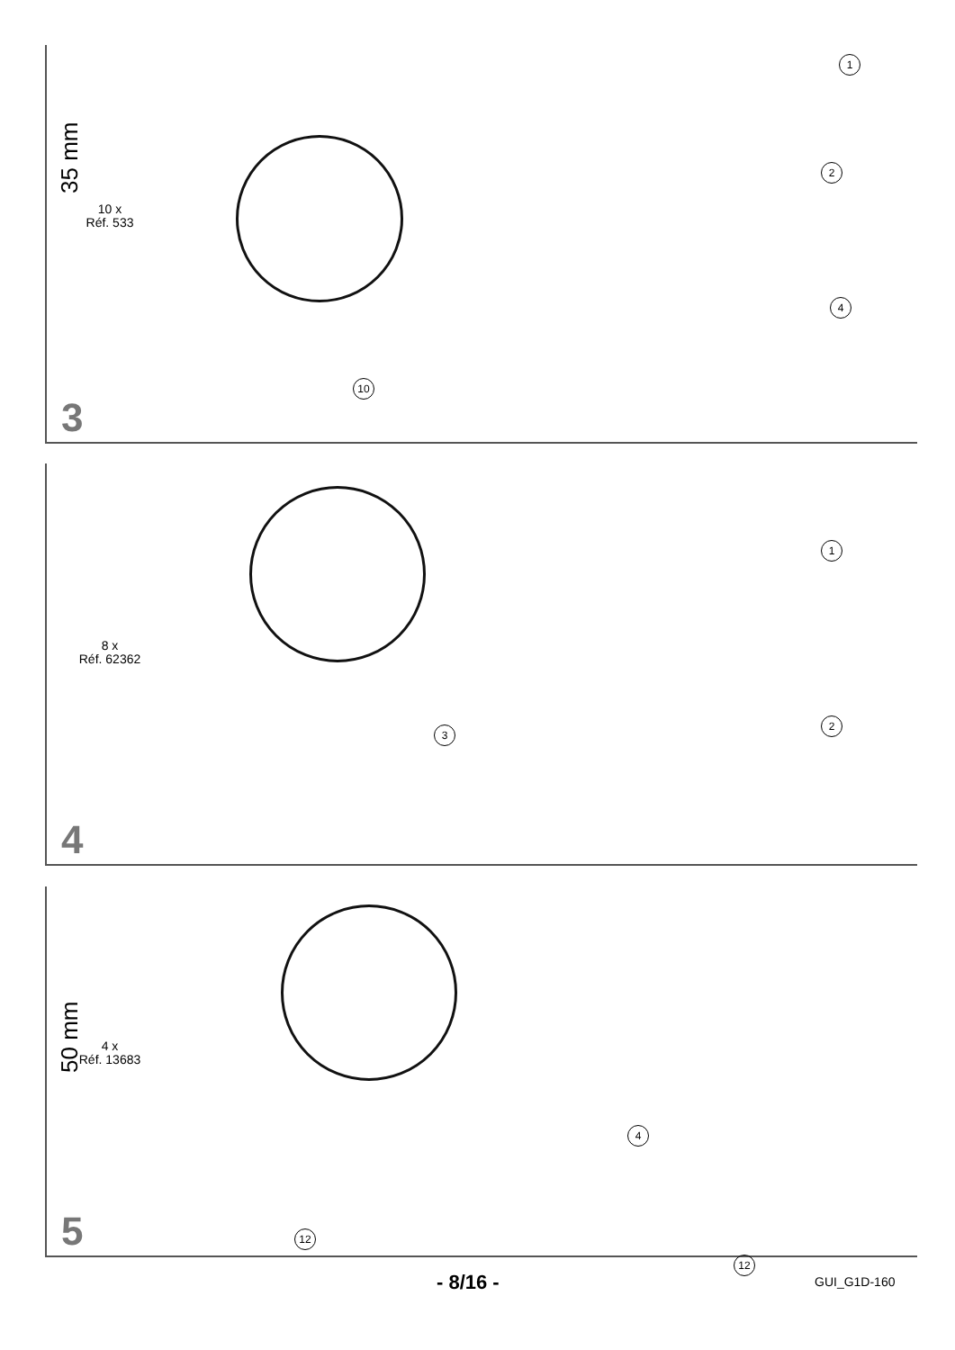10 x
Réf. 533
1
2
4
10
3
35 mm
8 x
Réf. 62362
1
2
3
4
4 x
Réf. 13683
4
12
5
50 mm
- 8/16 -
12
GUI_G1D-160